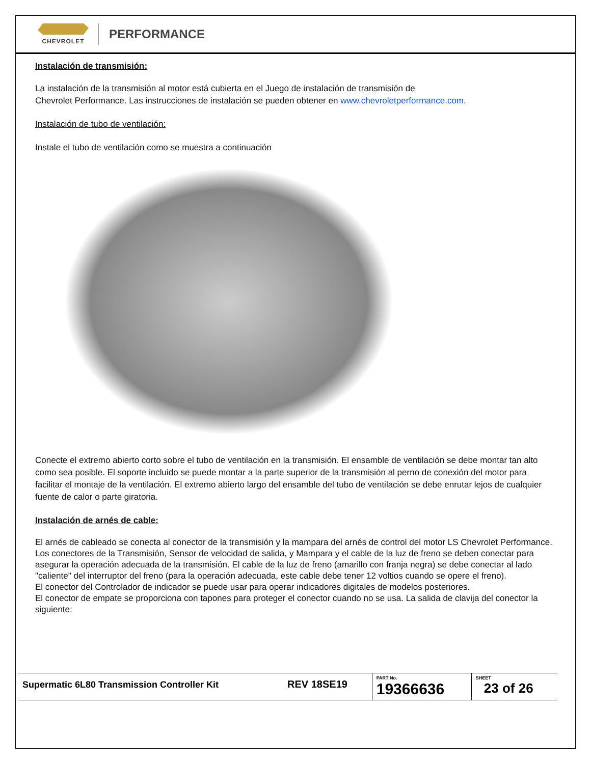CHEVROLET
PERFORMANCE
Instalación de transmisión:
La instalación de la transmisión al motor está cubierta en el Juego de instalación de transmisión de
Chevrolet Performance. Las instrucciones de instalación se pueden obtener en www.chevroletperformance.com.
Instalación de tubo de ventilación:
Instale el tubo de ventilación como se muestra a continuación
Conecte el extremo abierto corto sobre el tubo de ventilación en la transmisión. El ensamble de ventilación se debe montar tan alto como sea posible. El soporte incluido se puede montar a la parte superior de la transmisión al perno de conexión del motor para facilitar el montaje de la ventilación. El extremo abierto largo del ensamble del tubo de ventilación se debe enrutar lejos de cualquier fuente de calor o parte giratoria.
Instalación de arnés de cable:
El arnés de cableado se conecta al conector de la transmisión y la mampara del arnés de control del motor LS Chevrolet Performance. Los conectores de la Transmisión, Sensor de velocidad de salida, y Mampara y el cable de la luz de freno se deben conectar para asegurar la operación adecuada de la transmisión. El cable de la luz de freno (amarillo con franja negra) se debe conectar al lado "caliente" del interruptor del freno (para la operación adecuada, este cable debe tener 12 voltios cuando se opere el freno).
El conector del Controlador de indicador se puede usar para operar indicadores digitales de modelos posteriores.
El conector de empate se proporciona con tapones para proteger el conector cuando no se usa. La salida de clavija del conector la siguiente:
| Supermatic 6L80 Transmission Controller Kit | REV 18SE19 | PART No. 19366636 | SHEET 23 of 26 |